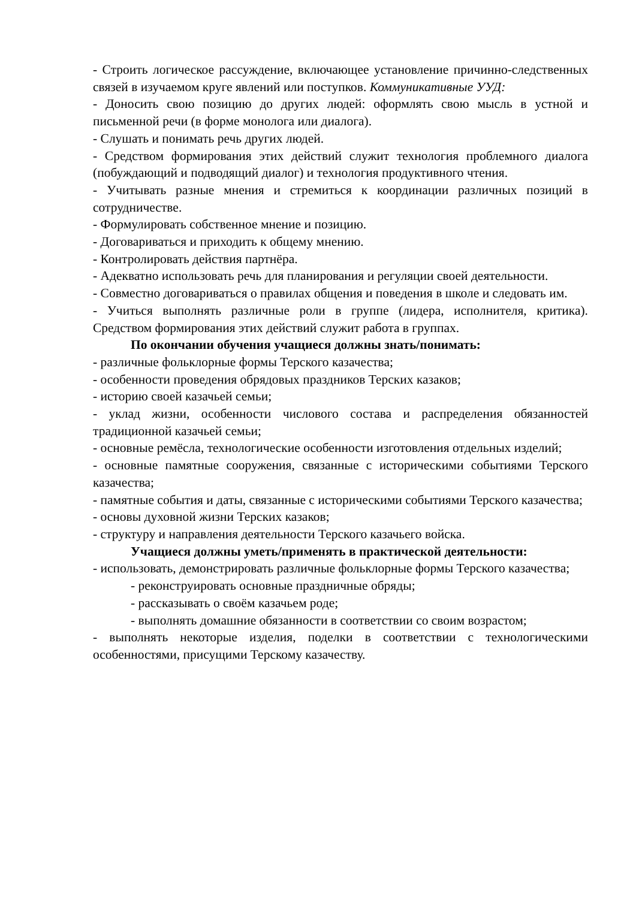- Строить логическое рассуждение, включающее установление причинно-следственных связей в изучаемом круге явлений или поступков. Коммуникативные УУД:
- Доносить свою позицию до других людей: оформлять свою мысль в устной и письменной речи (в форме монолога или диалога).
- Слушать и понимать речь других людей.
- Средством формирования этих действий служит технология проблемного диалога (побуждающий и подводящий диалог) и технология продуктивного чтения.
- Учитывать разные мнения и стремиться к координации различных позиций в сотрудничестве.
- Формулировать собственное мнение и позицию.
- Договариваться и приходить к общему мнению.
- Контролировать действия партнёра.
- Адекватно использовать речь для планирования и регуляции своей деятельности.
- Совместно договариваться о правилах общения и поведения в школе и следовать им.
- Учиться выполнять различные роли в группе (лидера, исполнителя, критика). Средством формирования этих действий служит работа в группах.
По окончании обучения учащиеся должны знать/понимать:
- различные фольклорные формы Терского казачества;
- особенности проведения обрядовых праздников Терских казаков;
- историю своей казачьей семьи;
- уклад жизни, особенности числового состава и распределения обязанностей традиционной казачьей семьи;
- основные ремёсла, технологические особенности изготовления отдельных изделий;
- основные памятные сооружения, связанные с историческими событиями Терского казачества;
- памятные события и даты, связанные с историческими событиями Терского казачества;
- основы духовной жизни Терских казаков;
- структуру и направления деятельности Терского казачьего войска.
Учащиеся должны уметь/применять в практической деятельности:
- использовать, демонстрировать различные фольклорные формы Терского казачества;
- реконструировать основные праздничные обряды;
- рассказывать о своём казачьем роде;
- выполнять домашние обязанности в соответствии со своим возрастом;
- выполнять некоторые изделия, поделки в соответствии с технологическими особенностями, присущими Терскому казачеству.